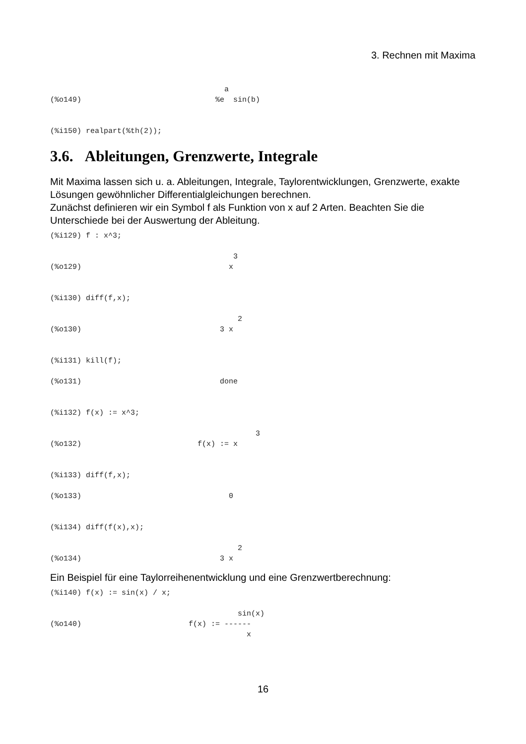3. Rechnen mit Maxima
                                       a
(%o149)                              %e  sin(b)


(%i150) realpart(%th(2));
3.6. Ableitungen, Grenzwerte, Integrale
Mit Maxima lassen sich u. a. Ableitungen, Integrale, Taylorentwicklungen, Grenzwerte, exakte Lösungen gewöhnlicher Differentialgleichungen berechnen.
Zunächst definieren wir ein Symbol f als Funktion von x auf 2 Arten. Beachten Sie die Unterschiede bei der Auswertung der Ableitung.
(%i129) f : x^3;

                                         3
(%o129)                                 x


(%i130) diff(f,x);

                                          2
(%o130)                               3 x


(%i131) kill(f);

(%o131)                               done


(%i132) f(x) := x^3;

                                              3
(%o132)                          f(x) := x


(%i133) diff(f,x);

(%o133)                                 0


(%i134) diff(f(x),x);

                                          2
(%o134)                               3 x
Ein Beispiel für eine Taylorreihenentwicklung und eine Grenzwertberechnung:
(%i140) f(x) := sin(x) / x;

                                          sin(x)
(%o140)                        f(x) := ------
                                            x
16